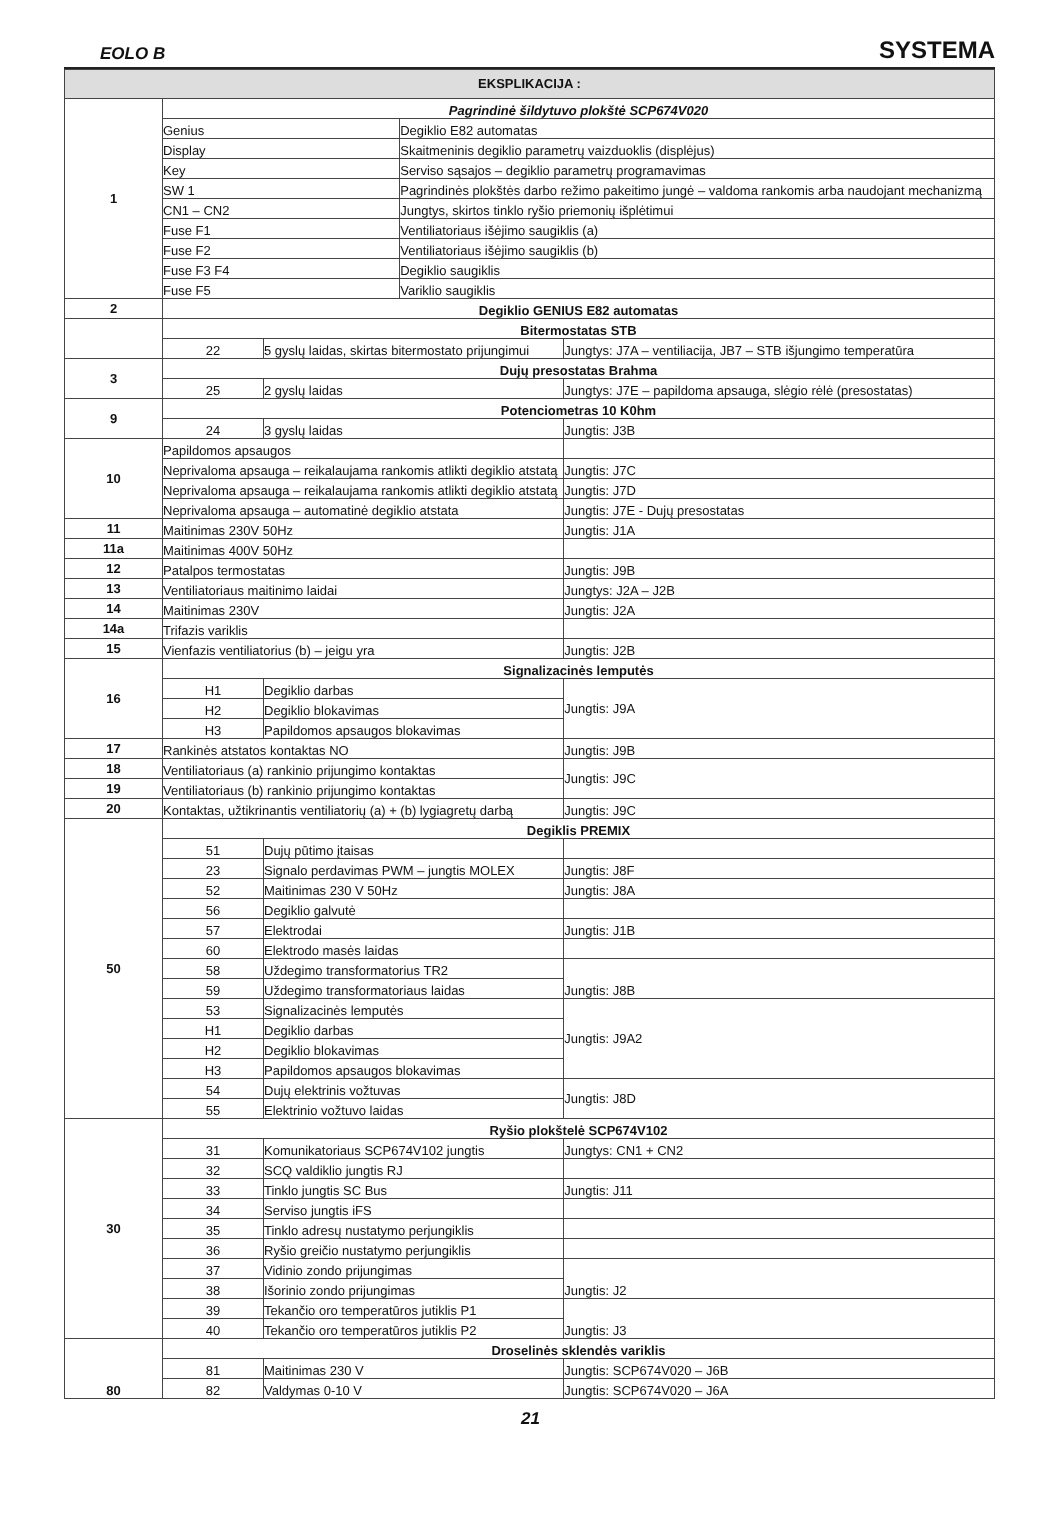EOLO B SYSTEMA
| EKSPLIKACIJA : | | | | |
| --- | --- | --- | --- | --- |
| 1 | Pagrindinė šildytuvo plokštė SCP674V020 | | | |
| | Genius | | Degiklio E82 automatas | |
| | Display | | Skaitmeninis degiklio parametrų vaizduoklis (displėjus) | |
| | Key | | Serviso sąsajos – degiklio parametrų programavimas | |
| | SW 1 | | Pagrindinės plokštės darbo režimo pakeitimo jungė – valdoma rankomis arba naudojant mechanizmą | |
| | CN1 – CN2 | | Jungtys, skirtos tinklo ryšio priemonių išplėtimui | |
| | Fuse F1 | | Ventiliatoriaus išėjimo saugiklis (a) | |
| | Fuse F2 | | Ventiliatoriaus išėjimo saugiklis (b) | |
| | Fuse F3 F4 | | Degiklio saugiklis | |
| | Fuse F5 | | Variklio saugiklis | |
| 2 | Degiklio GENIUS E82 automatas | | | |
| | Bitermostatas STB | | | |
| | 22 | 5 gyslų laidas, skirtas bitermostato prijungimui | | Jungtys: J7A – ventiliacija, JB7 – STB išjungimo temperatūra |
| 3 | Dujų presostatas Brahma | | | |
| | 25 | 2 gyslų laidas | | Jungtys: J7E – papildoma apsauga, slėgio rėlė (presostatas) |
| 9 | Potenciometras 10 K0hm | | | |
| | 24 | 3 gyslų laidas | | Jungtis: J3B |
| 10 | Papildomos apsaugos | | | |
| | Neprivaloma apsauga – reikalaujama rankomis atlikti degiklio atstatą | | | Jungtis: J7C |
| | Neprivaloma apsauga – reikalaujama rankomis atlikti degiklio atstatą | | | Jungtis: J7D |
| | Neprivaloma apsauga – automatinė degiklio atstata | | | Jungtis: J7E - Dujų presostatas |
| 11 | Maitinimas 230V 50Hz | | | Jungtis: J1A |
| 11a | Maitinimas 400V 50Hz | | | |
| 12 | Patalpos termostatas | | | Jungtis: J9B |
| 13 | Ventiliatoriaus maitinimo laidai | | | Jungtys: J2A – J2B |
| 14 | Maitinimas 230V | | | Jungtis: J2A |
| 14a | Trifazis variklis | | | |
| 15 | Vienfazis ventiliatorius (b) – jeigu yra | | | Jungtis: J2B |
| 16 | Signalizacinės lemputės | | | |
| | H1 | Degiklio darbas | | Jungtis: J9A |
| | H2 | Degiklio blokavimas | | |
| | H3 | Papildomos apsaugos blokavimas | | |
| 17 | Rankinės atstatos kontaktas NO | | | Jungtis: J9B |
| 18 | Ventiliatoriaus (a) rankinio prijungimo kontaktas | | | Jungtis: J9C |
| 19 | Ventiliatoriaus (b) rankinio prijungimo kontaktas | | | |
| 20 | Kontaktas, užtikrinantis ventiliatorių (a) + (b) lygiagretų darbą | | | Jungtis: J9C |
| 50 | Degiklis PREMIX | | | |
| | 51 | Dujų pūtimo įtaisas | | |
| | 23 | Signalo perdavimas PWM – jungtis MOLEX | | Jungtis: J8F |
| | 52 | Maitinimas 230 V 50Hz | | Jungtis: J8A |
| | 56 | Degiklio galvutė | | |
| | 57 | Elektrodai | | Jungtis: J1B |
| | 60 | Elektrodo masės laidas | | |
| | 58 | Uždegimo transformatorius TR2 | | Jungtis: J8B |
| | 59 | Uždegimo transformatoriaus laidas | | |
| | 53 | Signalizacinės lemputės | | Jungtis: J9A2 |
| | H1 | Degiklio darbas | | |
| | H2 | Degiklio blokavimas | | |
| | H3 | Papildomos apsaugos blokavimas | | |
| | 54 | Dujų elektrinis vožtuvas | | Jungtis: J8D |
| | 55 | Elektrinio vožtuvo laidas | | |
| 30 | Ryšio plokštelė SCP674V102 | | | |
| | 31 | Komunikatoriaus SCP674V102 jungtis | | Jungtys: CN1 + CN2 |
| | 32 | SCQ valdiklio jungtis RJ | | |
| | 33 | Tinklo jungtis SC Bus | | Jungtis: J11 |
| | 34 | Serviso jungtis iFS | | |
| | 35 | Tinklo adresų nustatymo perjungiklis | | |
| | 36 | Ryšio greičio nustatymo perjungiklis | | |
| | 37 | Vidinio zondo prijungimas | | Jungtis: J2 |
| | 38 | Išorinio zondo prijungimas | | |
| | 39 | Tekančio oro temperatūros jutiklis P1 | | Jungtis: J3 |
| | 40 | Tekančio oro temperatūros jutiklis P2 | | |
| 80 | Droselinės sklendės variklis | | | |
| | 81 | Maitinimas 230 V | | Jungtis: SCP674V020 – J6B |
| | 82 | Valdymas 0-10 V | | Jungtis: SCP674V020 – J6A |
21